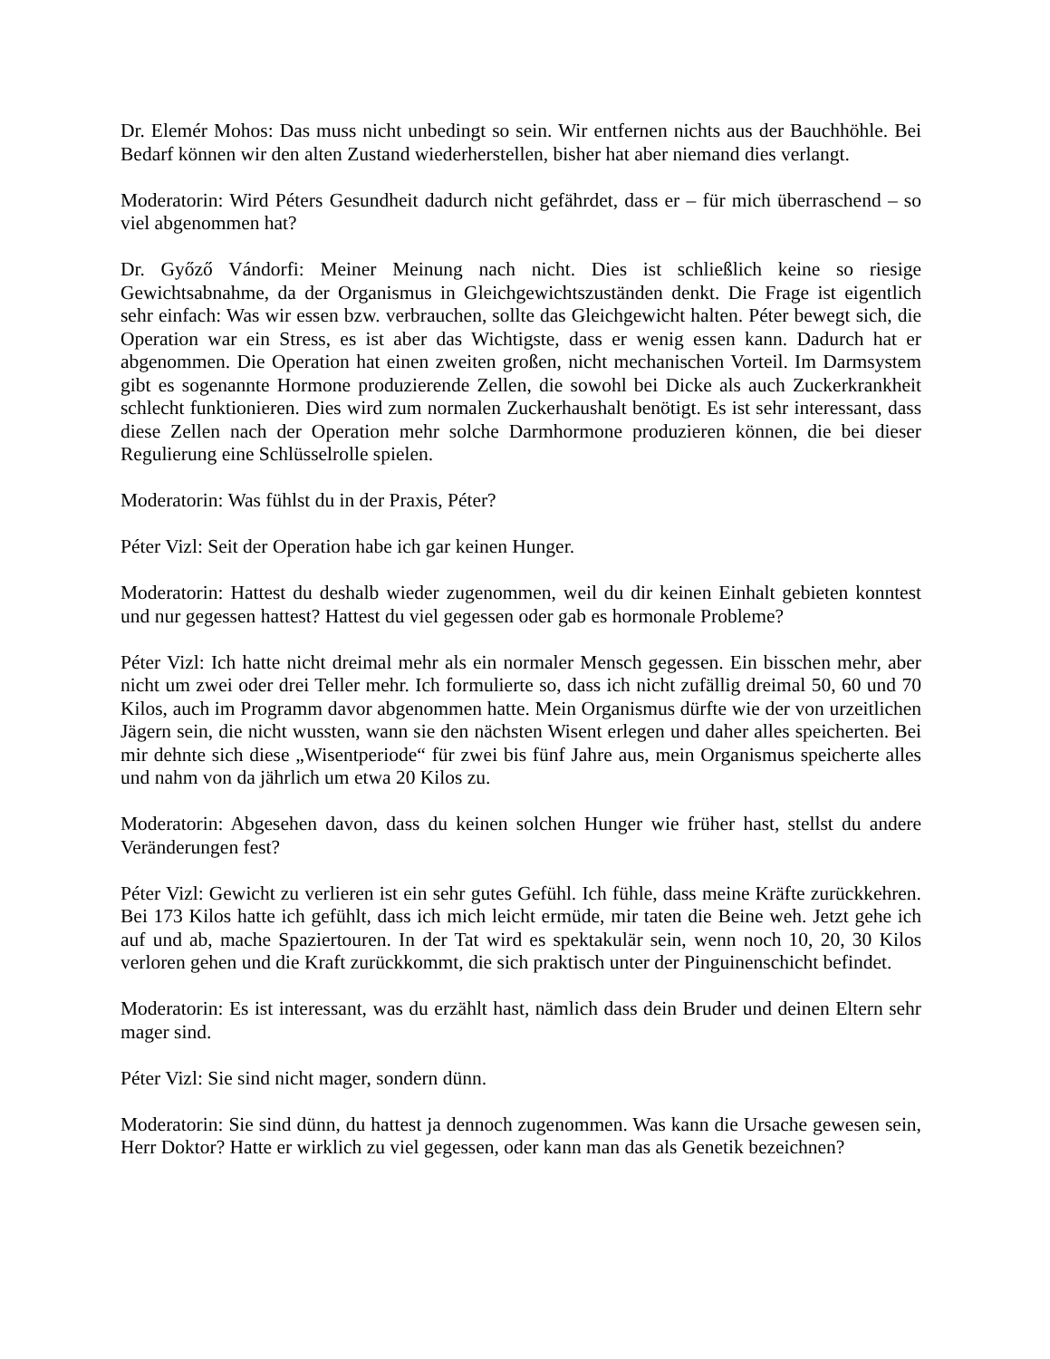Dr. Elemér Mohos: Das muss nicht unbedingt so sein. Wir entfernen nichts aus der Bauchhöhle. Bei Bedarf können wir den alten Zustand wiederherstellen, bisher hat aber niemand dies verlangt.
Moderatorin: Wird Péters Gesundheit dadurch nicht gefährdet, dass er – für mich überraschend – so viel abgenommen hat?
Dr. Győző Vándorfi: Meiner Meinung nach nicht. Dies ist schließlich keine so riesige Gewichtsabnahme, da der Organismus in Gleichgewichtszuständen denkt. Die Frage ist eigentlich sehr einfach: Was wir essen bzw. verbrauchen, sollte das Gleichgewicht halten. Péter bewegt sich, die Operation war ein Stress, es ist aber das Wichtigste, dass er wenig essen kann. Dadurch hat er abgenommen. Die Operation hat einen zweiten großen, nicht mechanischen Vorteil. Im Darmsystem gibt es sogenannte Hormone produzierende Zellen, die sowohl bei Dicke als auch Zuckerkrankheit schlecht funktionieren. Dies wird zum normalen Zuckerhaushalt benötigt. Es ist sehr interessant, dass diese Zellen nach der Operation mehr solche Darmhormone produzieren können, die bei dieser Regulierung eine Schlüsselrolle spielen.
Moderatorin: Was fühlst du in der Praxis, Péter?
Péter Vizl: Seit der Operation habe ich gar keinen Hunger.
Moderatorin: Hattest du deshalb wieder zugenommen, weil du dir keinen Einhalt gebieten konntest und nur gegessen hattest? Hattest du viel gegessen oder gab es hormonale Probleme?
Péter Vizl: Ich hatte nicht dreimal mehr als ein normaler Mensch gegessen. Ein bisschen mehr, aber nicht um zwei oder drei Teller mehr. Ich formulierte so, dass ich nicht zufällig dreimal 50, 60 und 70 Kilos, auch im Programm davor abgenommen hatte. Mein Organismus dürfte wie der von urzeitlichen Jägern sein, die nicht wussten, wann sie den nächsten Wisent erlegen und daher alles speicherten. Bei mir dehnte sich diese „Wisentperiode“ für zwei bis fünf Jahre aus, mein Organismus speicherte alles und nahm von da jährlich um etwa 20 Kilos zu.
Moderatorin: Abgesehen davon, dass du keinen solchen Hunger wie früher hast, stellst du andere Veränderungen fest?
Péter Vizl: Gewicht zu verlieren ist ein sehr gutes Gefühl. Ich fühle, dass meine Kräfte zurückkehren. Bei 173 Kilos hatte ich gefühlt, dass ich mich leicht ermüde, mir taten die Beine weh. Jetzt gehe ich auf und ab, mache Spaziertouren. In der Tat wird es spektakulär sein, wenn noch 10, 20, 30 Kilos verloren gehen und die Kraft zurückkommt, die sich praktisch unter der Pinguinenschicht befindet.
Moderatorin: Es ist interessant, was du erzählt hast, nämlich dass dein Bruder und deinen Eltern sehr mager sind.
Péter Vizl: Sie sind nicht mager, sondern dünn.
Moderatorin: Sie sind dünn, du hattest ja dennoch zugenommen. Was kann die Ursache gewesen sein, Herr Doktor? Hatte er wirklich zu viel gegessen, oder kann man das als Genetik bezeichnen?